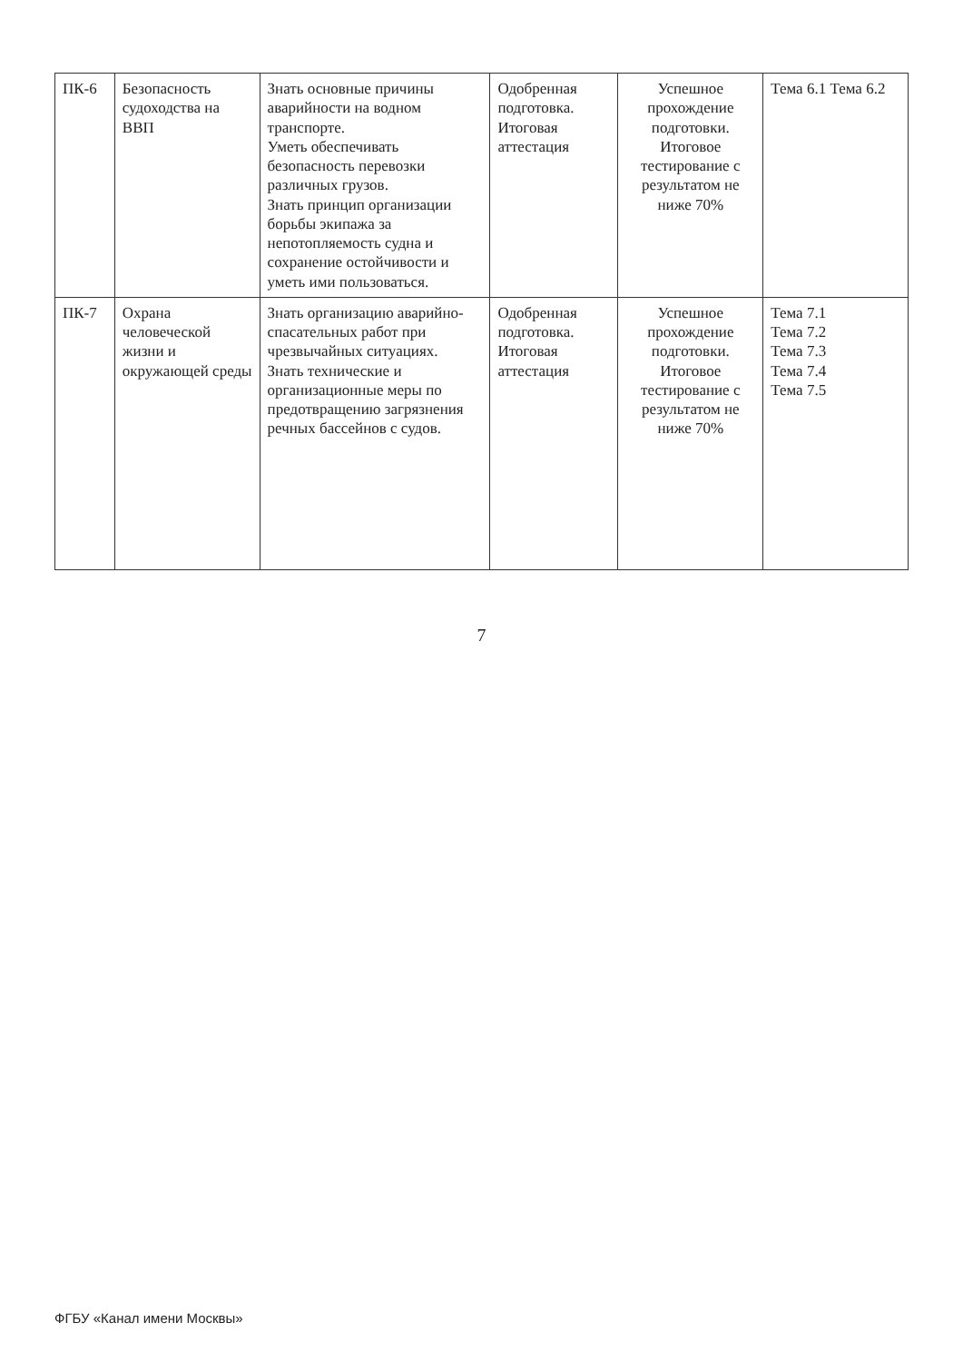| ПК-6 | Безопасность судоходства на ВВП | Знать основные причины аварийности на водном транспорте. Уметь обеспечивать безопасность перевозки различных грузов. Знать принцип организации борьбы экипажа за непотопляемость судна и сохранение остойчивости и уметь ими пользоваться. | Одобренная подготовка. Итоговая аттестация | Успешное прохождение подготовки. Итоговое тестирование с результатом не ниже 70% | Тема 6.1 Тема 6.2 |
| ПК-7 | Охрана человеческой жизни и окружающей среды | Знать организацию аварийно-спасательных работ при чрезвычайных ситуациях. Знать технические и организационные меры по предотвращению загрязнения речных бассейнов с судов. | Одобренная подготовка. Итоговая аттестация | Успешное прохождение подготовки. Итоговое тестирование с результатом не ниже 70% | Тема 7.1 Тема 7.2 Тема 7.3 Тема 7.4 Тема 7.5 |
7
ФГБУ «Канал имени Москвы»